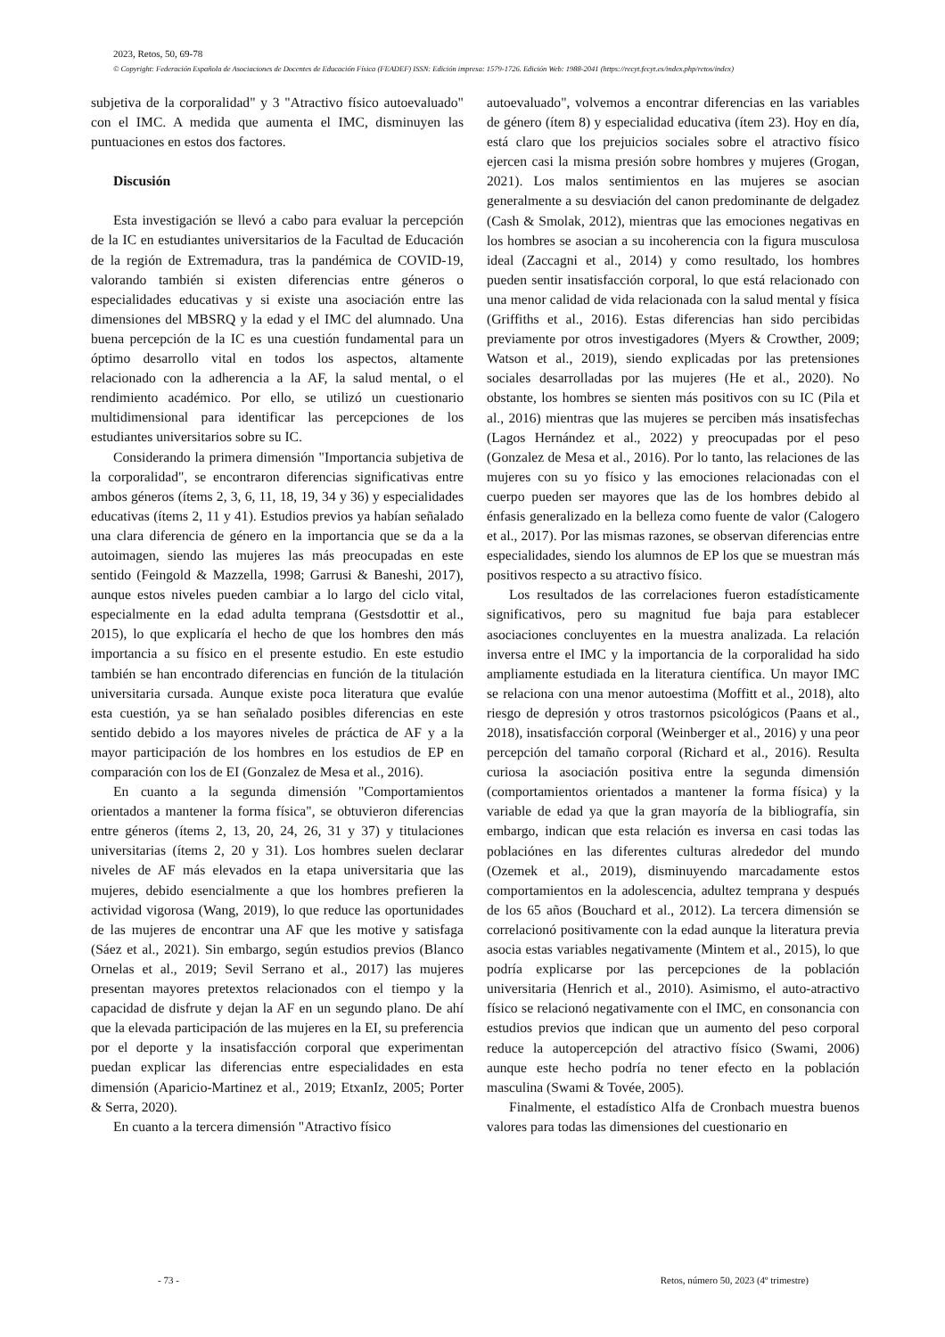2023, Retos, 50, 69-78
© Copyright: Federación Española de Asociaciones de Docentes de Educación Física (FEADEF) ISSN: Edición impresa: 1579-1726. Edición Web: 1988-2041 (https://recyt.fecyt.es/index.php/retos/index)
subjetiva de la corporalidad" y 3 "Atractivo físico autoevaluado" con el IMC. A medida que aumenta el IMC, disminuyen las puntuaciones en estos dos factores.
Discusión
Esta investigación se llevó a cabo para evaluar la percepción de la IC en estudiantes universitarios de la Facultad de Educación de la región de Extremadura, tras la pandémica de COVID-19, valorando también si existen diferencias entre géneros o especialidades educativas y si existe una asociación entre las dimensiones del MBSRQ y la edad y el IMC del alumnado. Una buena percepción de la IC es una cuestión fundamental para un óptimo desarrollo vital en todos los aspectos, altamente relacionado con la adherencia a la AF, la salud mental, o el rendimiento académico. Por ello, se utilizó un cuestionario multidimensional para identificar las percepciones de los estudiantes universitarios sobre su IC.
Considerando la primera dimensión "Importancia subjetiva de la corporalidad", se encontraron diferencias significativas entre ambos géneros (ítems 2, 3, 6, 11, 18, 19, 34 y 36) y especialidades educativas (ítems 2, 11 y 41). Estudios previos ya habían señalado una clara diferencia de género en la importancia que se da a la autoimagen, siendo las mujeres las más preocupadas en este sentido (Feingold & Mazzella, 1998; Garrusi & Baneshi, 2017), aunque estos niveles pueden cambiar a lo largo del ciclo vital, especialmente en la edad adulta temprana (Gestsdottir et al., 2015), lo que explicaría el hecho de que los hombres den más importancia a su físico en el presente estudio. En este estudio también se han encontrado diferencias en función de la titulación universitaria cursada. Aunque existe poca literatura que evalúe esta cuestión, ya se han señalado posibles diferencias en este sentido debido a los mayores niveles de práctica de AF y a la mayor participación de los hombres en los estudios de EP en comparación con los de EI (Gonzalez de Mesa et al., 2016).
En cuanto a la segunda dimensión "Comportamientos orientados a mantener la forma física", se obtuvieron diferencias entre géneros (ítems 2, 13, 20, 24, 26, 31 y 37) y titulaciones universitarias (ítems 2, 20 y 31). Los hombres suelen declarar niveles de AF más elevados en la etapa universitaria que las mujeres, debido esencialmente a que los hombres prefieren la actividad vigorosa (Wang, 2019), lo que reduce las oportunidades de las mujeres de encontrar una AF que les motive y satisfaga (Sáez et al., 2021). Sin embargo, según estudios previos (Blanco Ornelas et al., 2019; Sevil Serrano et al., 2017) las mujeres presentan mayores pretextos relacionados con el tiempo y la capacidad de disfrute y dejan la AF en un segundo plano. De ahí que la elevada participación de las mujeres en la EI, su preferencia por el deporte y la insatisfacción corporal que experimentan puedan explicar las diferencias entre especialidades en esta dimensión (Aparicio-Martinez et al., 2019; EtxanIz, 2005; Porter & Serra, 2020).
En cuanto a la tercera dimensión "Atractivo físico
autoevaluado", volvemos a encontrar diferencias en las variables de género (ítem 8) y especialidad educativa (ítem 23). Hoy en día, está claro que los prejuicios sociales sobre el atractivo físico ejercen casi la misma presión sobre hombres y mujeres (Grogan, 2021). Los malos sentimientos en las mujeres se asocian generalmente a su desviación del canon predominante de delgadez (Cash & Smolak, 2012), mientras que las emociones negativas en los hombres se asocian a su incoherencia con la figura musculosa ideal (Zaccagni et al., 2014) y como resultado, los hombres pueden sentir insatisfacción corporal, lo que está relacionado con una menor calidad de vida relacionada con la salud mental y física (Griffiths et al., 2016). Estas diferencias han sido percibidas previamente por otros investigadores (Myers & Crowther, 2009; Watson et al., 2019), siendo explicadas por las pretensiones sociales desarrolladas por las mujeres (He et al., 2020). No obstante, los hombres se sienten más positivos con su IC (Pila et al., 2016) mientras que las mujeres se perciben más insatisfechas (Lagos Hernández et al., 2022) y preocupadas por el peso (Gonzalez de Mesa et al., 2016). Por lo tanto, las relaciones de las mujeres con su yo físico y las emociones relacionadas con el cuerpo pueden ser mayores que las de los hombres debido al énfasis generalizado en la belleza como fuente de valor (Calogero et al., 2017). Por las mismas razones, se observan diferencias entre especialidades, siendo los alumnos de EP los que se muestran más positivos respecto a su atractivo físico.
Los resultados de las correlaciones fueron estadísticamente significativos, pero su magnitud fue baja para establecer asociaciones concluyentes en la muestra analizada. La relación inversa entre el IMC y la importancia de la corporalidad ha sido ampliamente estudiada en la literatura científica. Un mayor IMC se relaciona con una menor autoestima (Moffitt et al., 2018), alto riesgo de depresión y otros trastornos psicológicos (Paans et al., 2018), insatisfacción corporal (Weinberger et al., 2016) y una peor percepción del tamaño corporal (Richard et al., 2016). Resulta curiosa la asociación positiva entre la segunda dimensión (comportamientos orientados a mantener la forma física) y la variable de edad ya que la gran mayoría de la bibliografía, sin embargo, indican que esta relación es inversa en casi todas las poblaciónes en las diferentes culturas alrededor del mundo (Ozemek et al., 2019), disminuyendo marcadamente estos comportamientos en la adolescencia, adultez temprana y después de los 65 años (Bouchard et al., 2012). La tercera dimensión se correlacionó positivamente con la edad aunque la literatura previa asocia estas variables negativamente (Mintem et al., 2015), lo que podría explicarse por las percepciones de la población universitaria (Henrich et al., 2010). Asimismo, el auto-atractivo físico se relacionó negativamente con el IMC, en consonancia con estudios previos que indican que un aumento del peso corporal reduce la autopercepción del atractivo físico (Swami, 2006) aunque este hecho podría no tener efecto en la población masculina (Swami & Tovée, 2005).
Finalmente, el estadístico Alfa de Cronbach muestra buenos valores para todas las dimensiones del cuestionario en
- 73 - Retos, número 50, 2023 (4º trimestre)